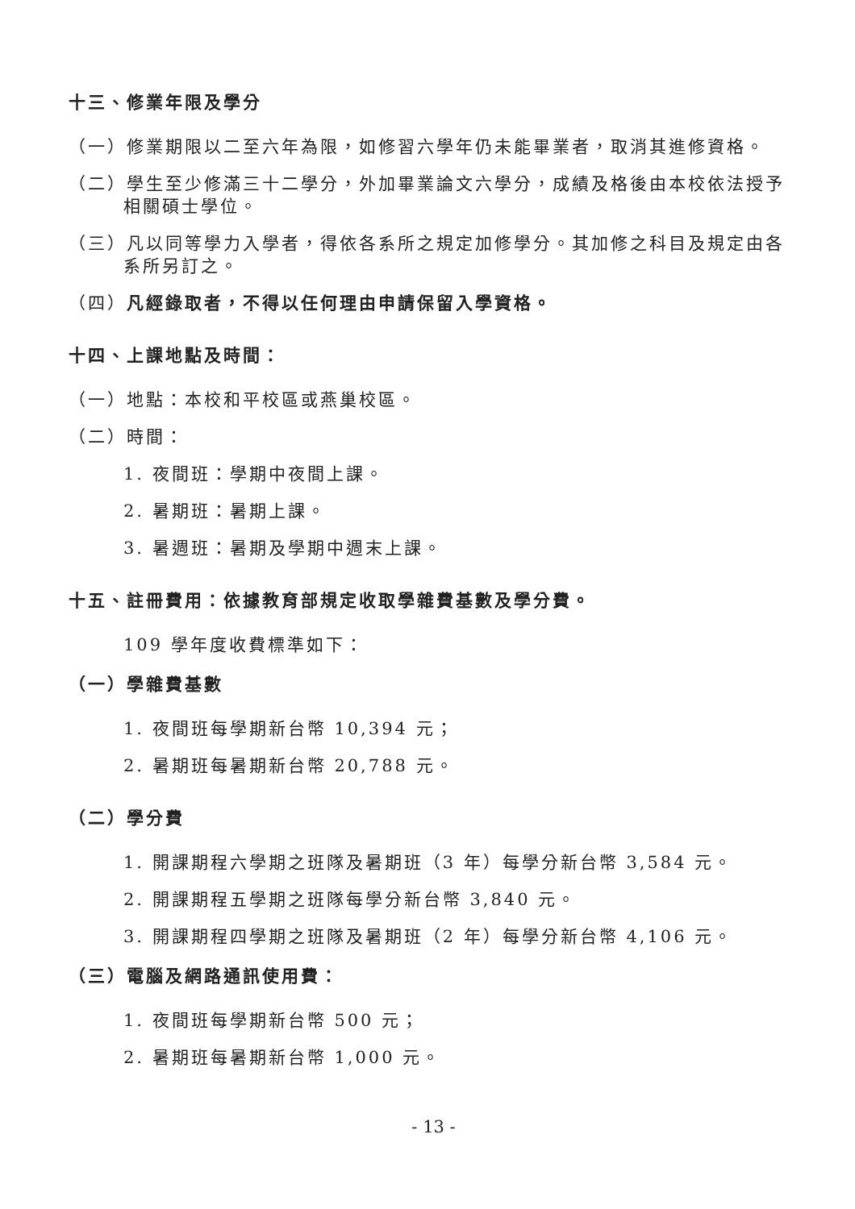十三、修業年限及學分
（一）修業期限以二至六年為限，如修習六學年仍未能畢業者，取消其進修資格。
（二）學生至少修滿三十二學分，外加畢業論文六學分，成績及格後由本校依法授予相關碩士學位。
（三）凡以同等學力入學者，得依各系所之規定加修學分。其加修之科目及規定由各系所另訂之。
（四）凡經錄取者，不得以任何理由申請保留入學資格。
十四、上課地點及時間：
（一）地點：本校和平校區或燕巢校區。
（二）時間：
1. 夜間班：學期中夜間上課。
2. 暑期班：暑期上課。
3. 暑週班：暑期及學期中週末上課。
十五、註冊費用：依據教育部規定收取學雜費基數及學分費。
109 學年度收費標準如下：
（一）學雜費基數
1. 夜間班每學期新台幣 10,394 元；
2. 暑期班每暑期新台幣 20,788 元。
（二）學分費
1. 開課期程六學期之班隊及暑期班（3 年）每學分新台幣 3,584 元。
2. 開課期程五學期之班隊每學分新台幣 3,840 元。
3. 開課期程四學期之班隊及暑期班（2 年）每學分新台幣 4,106 元。
（三）電腦及網路通訊使用費：
1. 夜間班每學期新台幣 500 元；
2. 暑期班每暑期新台幣 1,000 元。
- 13 -